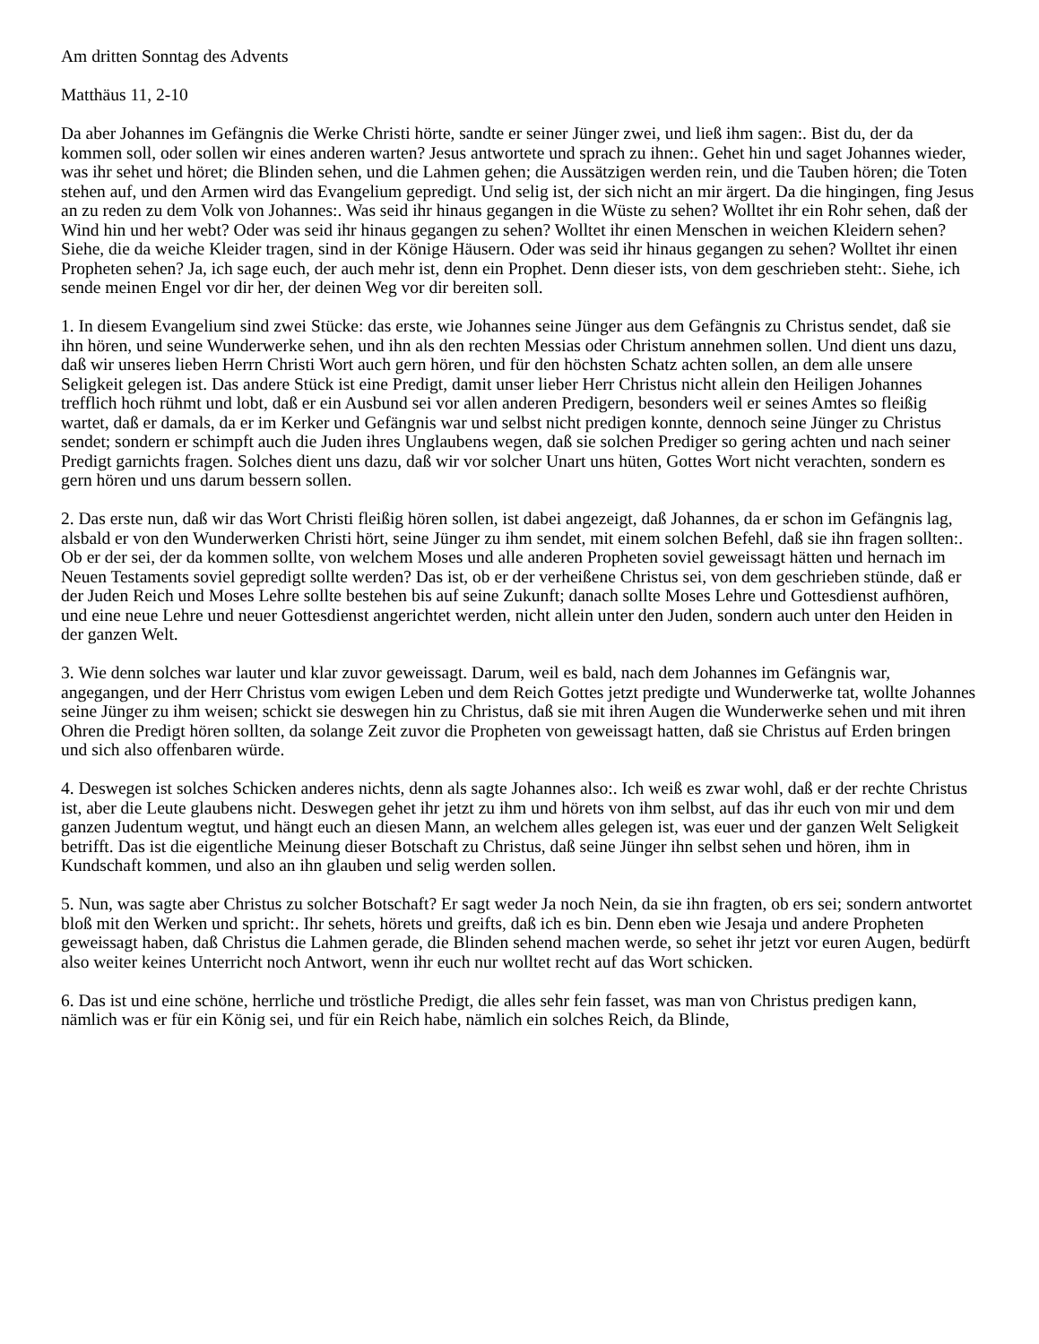Am dritten Sonntag des Advents
Matthäus 11, 2-10
Da aber Johannes im Gefängnis die Werke Christi hörte, sandte er seiner Jünger zwei, und ließ ihm sagen:. Bist du, der da kommen soll, oder sollen wir eines anderen warten? Jesus antwortete und sprach zu ihnen:. Gehet hin und saget Johannes wieder, was ihr sehet und höret; die Blinden sehen, und die Lahmen gehen; die Aussätzigen werden rein, und die Tauben hören; die Toten stehen auf, und den Armen wird das Evangelium gepredigt. Und selig ist, der sich nicht an mir ärgert. Da die hingingen, fing Jesus an zu reden zu dem Volk von Johannes:. Was seid ihr hinaus gegangen in die Wüste zu sehen? Wolltet ihr ein Rohr sehen, daß der Wind hin und her webt? Oder was seid ihr hinaus gegangen zu sehen? Wolltet ihr einen Menschen in weichen Kleidern sehen? Siehe, die da weiche Kleider tragen, sind in der Könige Häusern. Oder was seid ihr hinaus gegangen zu sehen? Wolltet ihr einen Propheten sehen? Ja, ich sage euch, der auch mehr ist, denn ein Prophet. Denn dieser ists, von dem geschrieben steht:. Siehe, ich sende meinen Engel vor dir her, der deinen Weg vor dir bereiten soll.
1. In diesem Evangelium sind zwei Stücke: das erste, wie Johannes seine Jünger aus dem Gefängnis zu Christus sendet, daß sie ihn hören, und seine Wunderwerke sehen, und ihn als den rechten Messias oder Christum annehmen sollen. Und dient uns dazu, daß wir unseres lieben Herrn Christi Wort auch gern hören, und für den höchsten Schatz achten sollen, an dem alle unsere Seligkeit gelegen ist. Das andere Stück ist eine Predigt, damit unser lieber Herr Christus nicht allein den Heiligen Johannes trefflich hoch rühmt und lobt, daß er ein Ausbund sei vor allen anderen Predigern, besonders weil er seines Amtes so fleißig wartet, daß er damals, da er im Kerker und Gefängnis war und selbst nicht predigen konnte, dennoch seine Jünger zu Christus sendet; sondern er schimpft auch die Juden ihres Unglaubens wegen, daß sie solchen Prediger so gering achten und nach seiner Predigt garnichts fragen. Solches dient uns dazu, daß wir vor solcher Unart uns hüten, Gottes Wort nicht verachten, sondern es gern hören und uns darum bessern sollen.
2. Das erste nun, daß wir das Wort Christi fleißig hören sollen, ist dabei angezeigt, daß Johannes, da er schon im Gefängnis lag, alsbald er von den Wunderwerken Christi hört, seine Jünger zu ihm sendet, mit einem solchen Befehl, daß sie ihn fragen sollten:. Ob er der sei, der da kommen sollte, von welchem Moses und alle anderen Propheten soviel geweissagt hätten und hernach im Neuen Testaments soviel gepredigt sollte werden? Das ist, ob er der verheißene Christus sei, von dem geschrieben stünde, daß er der Juden Reich und Moses Lehre sollte bestehen bis auf seine Zukunft; danach sollte Moses Lehre und Gottesdienst aufhören, und eine neue Lehre und neuer Gottesdienst angerichtet werden, nicht allein unter den Juden, sondern auch unter den Heiden in der ganzen Welt.
3. Wie denn solches war lauter und klar zuvor geweissagt. Darum, weil es bald, nach dem Johannes im Gefängnis war, angegangen, und der Herr Christus vom ewigen Leben und dem Reich Gottes jetzt predigte und Wunderwerke tat, wollte Johannes seine Jünger zu ihm weisen; schickt sie deswegen hin zu Christus, daß sie mit ihren Augen die Wunderwerke sehen und mit ihren Ohren die Predigt hören sollten, da solange Zeit zuvor die Propheten von geweissagt hatten, daß sie Christus auf Erden bringen und sich also offenbaren würde.
4. Deswegen ist solches Schicken anderes nichts, denn als sagte Johannes also:. Ich weiß es zwar wohl, daß er der rechte Christus ist, aber die Leute glaubens nicht. Deswegen gehet ihr jetzt zu ihm und hörets von ihm selbst, auf das ihr euch von mir und dem ganzen Judentum wegtut, und hängt euch an diesen Mann, an welchem alles gelegen ist, was euer und der ganzen Welt Seligkeit betrifft. Das ist die eigentliche Meinung dieser Botschaft zu Christus, daß seine Jünger ihn selbst sehen und hören, ihm in Kundschaft kommen, und also an ihn glauben und selig werden sollen.
5. Nun, was sagte aber Christus zu solcher Botschaft? Er sagt weder Ja noch Nein, da sie ihn fragten, ob ers sei; sondern antwortet bloß mit den Werken und spricht:. Ihr sehets, hörets und greifts, daß ich es bin. Denn eben wie Jesaja und andere Propheten geweissagt haben, daß Christus die Lahmen gerade, die Blinden sehend machen werde, so sehet ihr jetzt vor euren Augen, bedürft also weiter keines Unterricht noch Antwort, wenn ihr euch nur wolltet recht auf das Wort schicken.
6. Das ist und eine schöne, herrliche und tröstliche Predigt, die alles sehr fein fasset, was man von Christus predigen kann, nämlich was er für ein König sei, und für ein Reich habe, nämlich ein solches Reich, da Blinde,